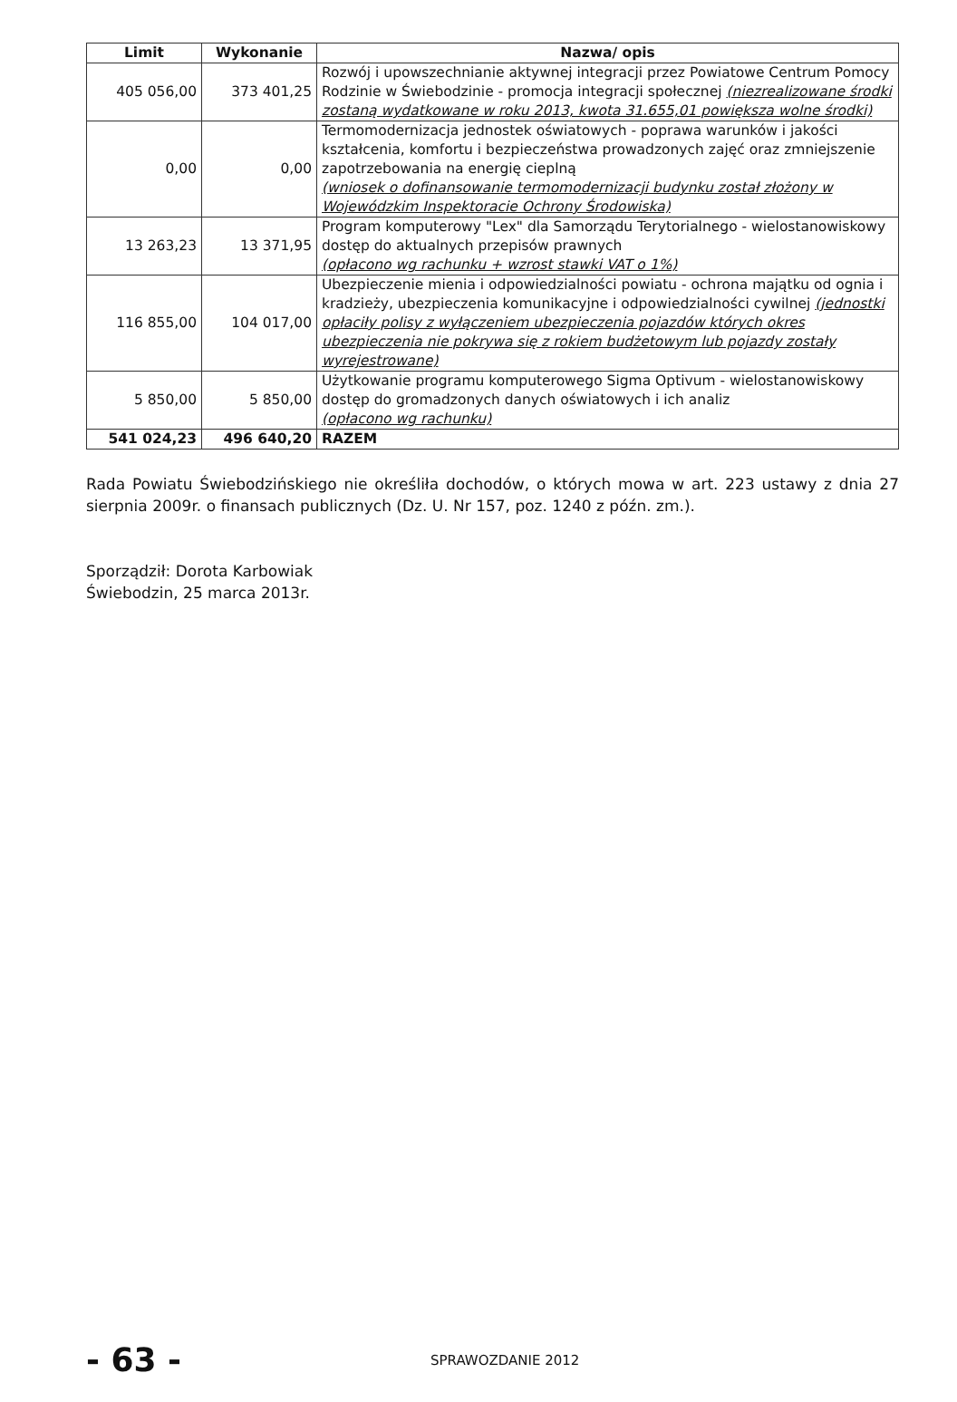| Limit | Wykonanie | Nazwa/ opis |
| --- | --- | --- |
| 405 056,00 | 373 401,25 | Rozwój i upowszechnianie aktywnej integracji przez Powiatowe Centrum Pomocy Rodzinie w Świebodzinie - promocja integracji społecznej (niezrealizowane środki zostaną wydatkowane w roku 2013, kwota 31.655,01 powiększa wolne środki) |
| 0,00 | 0,00 | Termomodernizacja jednostek oświatowych - poprawa warunków i jakości kształcenia, komfortu i bezpieczeństwa prowadzonych zajęć oraz zmniejszenie zapotrzebowania na energię cieplną (wniosek o dofinansowanie termomodernizacji budynku został złożony w Wojewódzkim Inspektoracie Ochrony Środowiska) |
| 13 263,23 | 13 371,95 | Program komputerowy "Lex" dla Samorządu Terytorialnego - wielostanowiskowy dostęp do aktualnych przepisów prawnych (opłacono wg rachunku + wzrost stawki VAT o 1%) |
| 116 855,00 | 104 017,00 | Ubezpieczenie mienia i odpowiedzialności powiatu - ochrona majątku od ognia i kradzieży, ubezpieczenia komunikacyjne i odpowiedzialności cywilnej (jednostki opłaciły polisy z wyłączeniem ubezpieczenia pojazdów których okres ubezpieczenia nie pokrywa się z rokiem budżetowym lub pojazdy zostały wyrejestrowane) |
| 5 850,00 | 5 850,00 | Użytkowanie programu komputerowego Sigma Optivum - wielostanowiskowy dostęp do gromadzonych danych oświatowych i ich analiz (opłacono wg rachunku) |
| 541 024,23 | 496 640,20 | RAZEM |
Rada Powiatu Świebodzińskiego nie określiła dochodów, o których mowa w art. 223 ustawy z dnia 27 sierpnia 2009r. o finansach publicznych (Dz. U. Nr 157, poz. 1240 z późn. zm.).
Sporządził: Dorota Karbowiak
Świebodzin, 25 marca 2013r.
- 63 -
SPRAWOZDANIE 2012